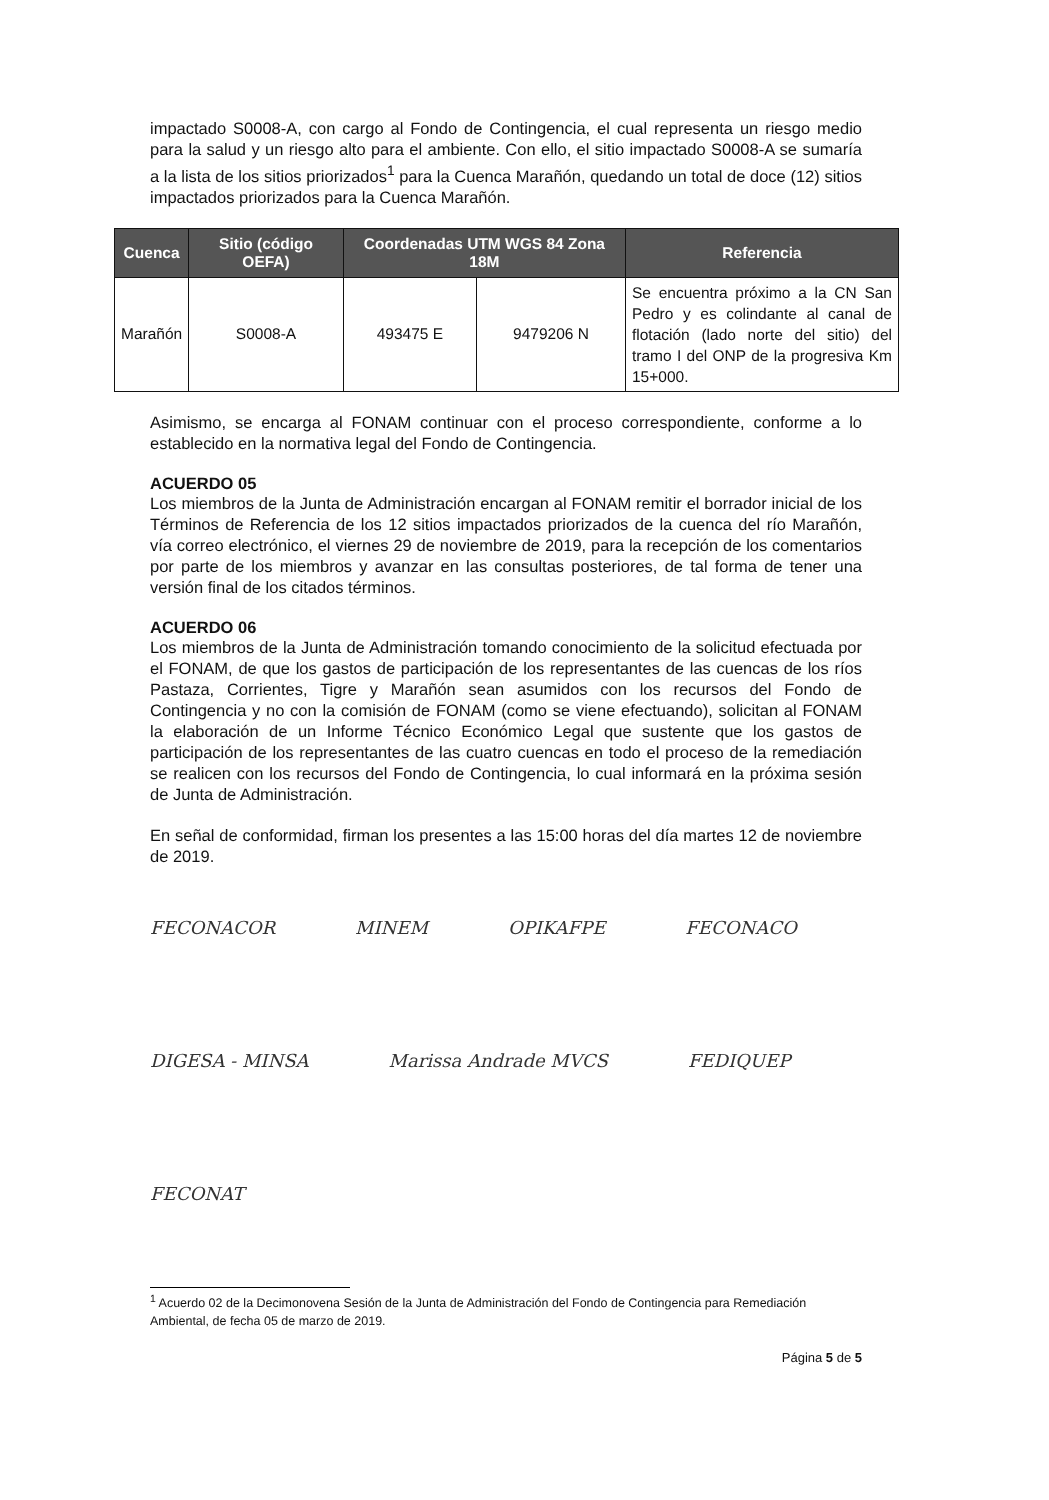impactado S0008-A, con cargo al Fondo de Contingencia, el cual representa un riesgo medio para la salud y un riesgo alto para el ambiente. Con ello, el sitio impactado S0008-A se sumaría a la lista de los sitios priorizados<sup>1</sup> para la Cuenca Marañón, quedando un total de doce (12) sitios impactados priorizados para la Cuenca Marañón.
| Cuenca | Sitio (código OEFA) | Coordenadas UTM WGS 84 Zona 18M | | Referencia |
| --- | --- | --- | --- | --- |
| Marañón | S0008-A | 493475 E | 9479206 N | Se encuentra próximo a la CN San Pedro y es colindante al canal de flotación (lado norte del sitio) del tramo I del ONP de la progresiva Km 15+000. |
Asimismo, se encarga al FONAM continuar con el proceso correspondiente, conforme a lo establecido en la normativa legal del Fondo de Contingencia.
ACUERDO 05
Los miembros de la Junta de Administración encargan al FONAM remitir el borrador inicial de los Términos de Referencia de los 12 sitios impactados priorizados de la cuenca del río Marañón, vía correo electrónico, el viernes 29 de noviembre de 2019, para la recepción de los comentarios por parte de los miembros y avanzar en las consultas posteriores, de tal forma de tener una versión final de los citados términos.
ACUERDO 06
Los miembros de la Junta de Administración tomando conocimiento de la solicitud efectuada por el FONAM, de que los gastos de participación de los representantes de las cuencas de los ríos Pastaza, Corrientes, Tigre y Marañón sean asumidos con los recursos del Fondo de Contingencia y no con la comisión de FONAM (como se viene efectuando), solicitan al FONAM la elaboración de un Informe Técnico Económico Legal que sustente que los gastos de participación de los representantes de las cuatro cuencas en todo el proceso de la remediación se realicen con los recursos del Fondo de Contingencia, lo cual informará en la próxima sesión de Junta de Administración.
En señal de conformidad, firman los presentes a las 15:00 horas del día martes 12 de noviembre de 2019.
FECONACOR MINEM OPIKAFPE FECONACO DIGESA - MINSA Marissa Andrade MVCS FEDIQUEP FECONAT
<sup>1</sup> Acuerdo 02 de la Decimonovena Sesión de la Junta de Administración del Fondo de Contingencia para Remediación Ambiental, de fecha 05 de marzo de 2019.
Página 5 de 5